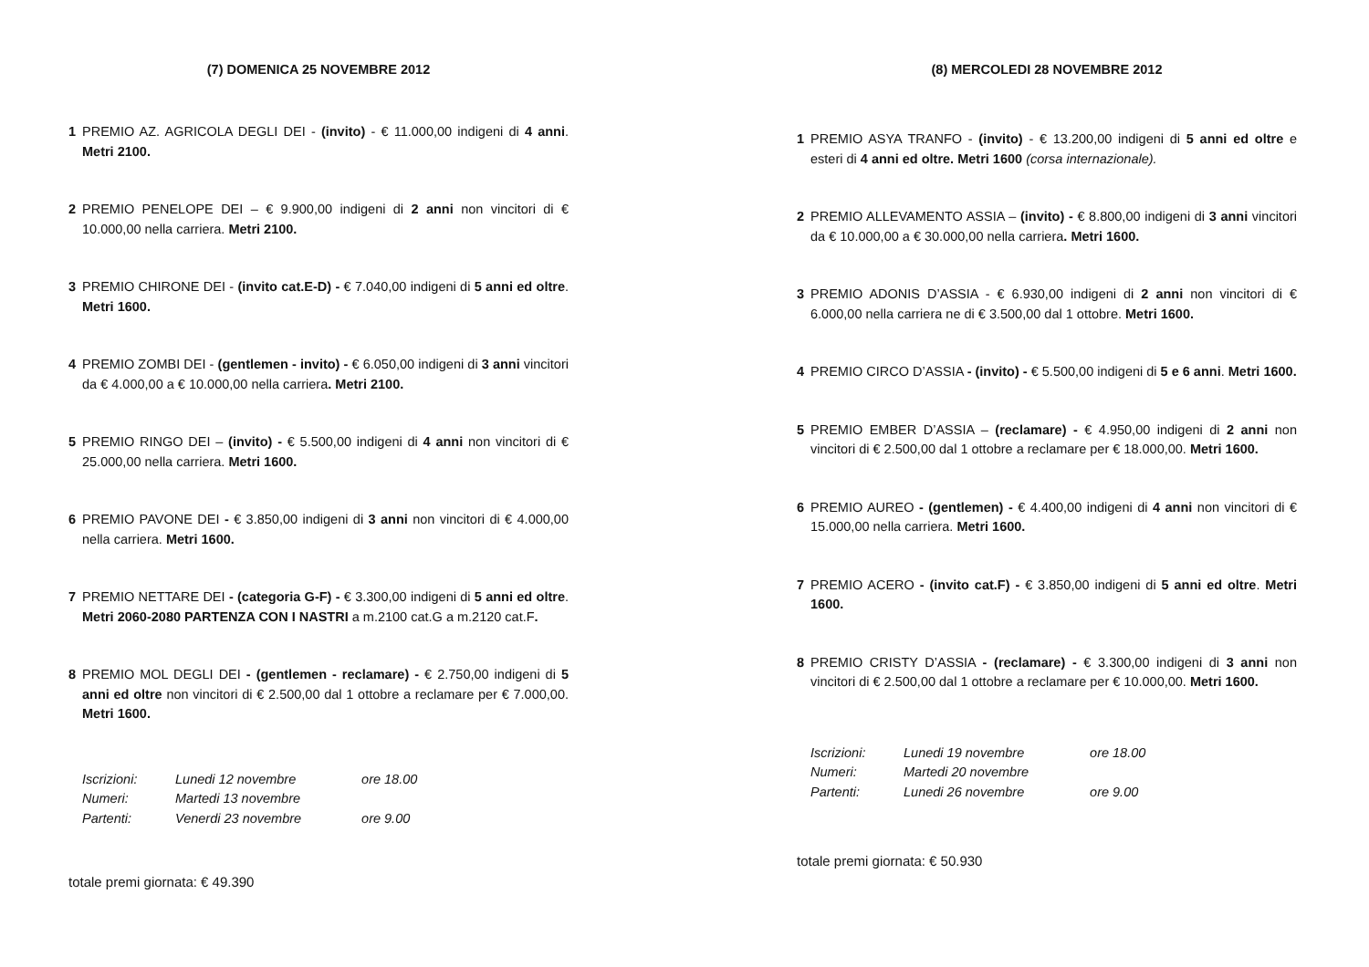(7) DOMENICA 25 NOVEMBRE 2012
1 PREMIO AZ. AGRICOLA DEGLI DEI - (invito) - € 11.000,00 indigeni di 4 anni. Metri 2100.
2 PREMIO PENELOPE DEI – € 9.900,00 indigeni di 2 anni non vincitori di € 10.000,00 nella carriera. Metri 2100.
3 PREMIO CHIRONE DEI - (invito cat.E-D) - € 7.040,00 indigeni di 5 anni ed oltre. Metri 1600.
4 PREMIO ZOMBI DEI - (gentlemen - invito) - € 6.050,00 indigeni di 3 anni vincitori da € 4.000,00 a € 10.000,00 nella carriera. Metri 2100.
5 PREMIO RINGO DEI – (invito) - € 5.500,00 indigeni di 4 anni non vincitori di € 25.000,00 nella carriera. Metri 1600.
6 PREMIO PAVONE DEI - € 3.850,00 indigeni di 3 anni non vincitori di € 4.000,00 nella carriera. Metri 1600.
7 PREMIO NETTARE DEI - (categoria G-F) - € 3.300,00 indigeni di 5 anni ed oltre. Metri 2060-2080 PARTENZA CON I NASTRI a m.2100 cat.G a m.2120 cat.F.
8 PREMIO MOL DEGLI DEI - (gentlemen - reclamare) - € 2.750,00 indigeni di 5 anni ed oltre non vincitori di € 2.500,00 dal 1 ottobre a reclamare per € 7.000,00. Metri 1600.
Iscrizioni: Lunedi 12 novembre ore 18.00
Numeri: Martedi 13 novembre
Partenti: Venerdi 23 novembre ore 9.00
totale premi giornata: € 49.390
(8) MERCOLEDI 28 NOVEMBRE 2012
1 PREMIO ASYA TRANFO - (invito) - € 13.200,00 indigeni di 5 anni ed oltre e esteri di 4 anni ed oltre. Metri 1600 (corsa internazionale).
2 PREMIO ALLEVAMENTO ASSIA – (invito) - € 8.800,00 indigeni di 3 anni vincitori da € 10.000,00 a € 30.000,00 nella carriera. Metri 1600.
3 PREMIO ADONIS D’ASSIA - € 6.930,00 indigeni di 2 anni non vincitori di € 6.000,00 nella carriera ne di € 3.500,00 dal 1 ottobre. Metri 1600.
4 PREMIO CIRCO D’ASSIA - (invito) - € 5.500,00 indigeni di 5 e 6 anni. Metri 1600.
5 PREMIO EMBER D’ASSIA – (reclamare) - € 4.950,00 indigeni di 2 anni non vincitori di € 2.500,00 dal 1 ottobre a reclamare per € 18.000,00. Metri 1600.
6 PREMIO AUREO - (gentlemen) - € 4.400,00 indigeni di 4 anni non vincitori di € 15.000,00 nella carriera. Metri 1600.
7 PREMIO ACERO - (invito cat.F) - € 3.850,00 indigeni di 5 anni ed oltre. Metri 1600.
8 PREMIO CRISTY D’ASSIA - (reclamare) - € 3.300,00 indigeni di 3 anni non vincitori di € 2.500,00 dal 1 ottobre a reclamare per € 10.000,00. Metri 1600.
Iscrizioni: Lunedi 19 novembre ore 18.00
Numeri: Martedi 20 novembre
Partenti: Lunedi 26 novembre ore 9.00
totale premi giornata: € 50.930